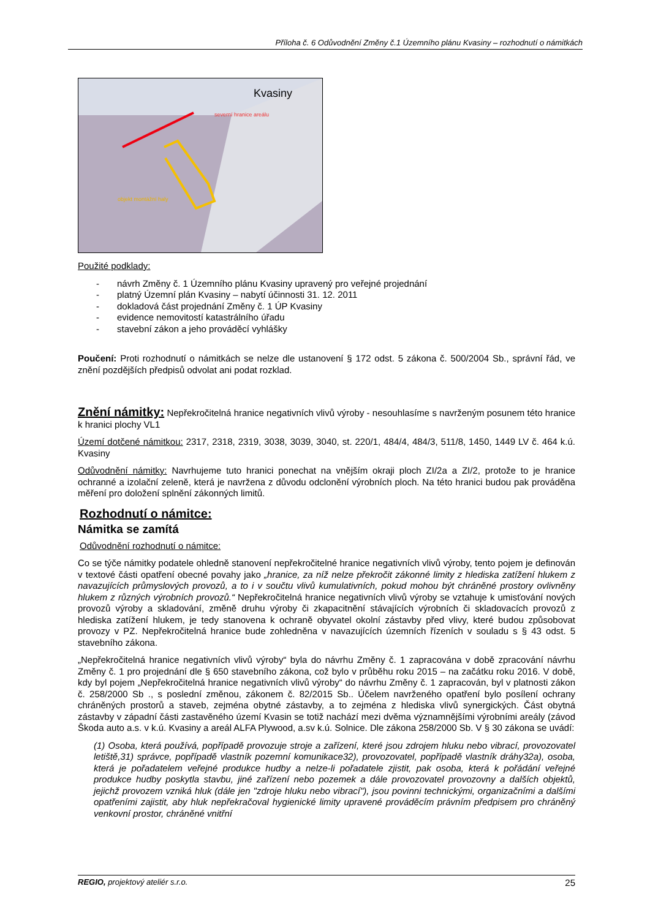Příloha č. 6 Odůvodnění Změny č.1 Územního plánu Kvasiny – rozhodnutí o námitkách
Kvasiny
severní hranice areálu
objekt montážní haly
Použité podklady:
- návrh Změny č. 1 Územního plánu Kvasiny upravený pro veřejné projednání
- platný Územní plán Kvasiny – nabytí účinnosti 31. 12. 2011
- dokladová část projednání Změny č. 1 ÚP Kvasiny
- evidence nemovitostí katastrálního úřadu
- stavební zákon a jeho prováděcí vyhlášky
Poučení: Proti rozhodnutí o námitkách se nelze dle ustanovení § 172 odst. 5 zákona č. 500/2004 Sb., správní řád, ve znění pozdějších předpisů odvolat ani podat rozklad.
Znění námitky: Nepřekročitelná hranice negativních vlivů výroby - nesouhlasíme s navrženým posunem této hranice k hranici plochy VL1
Území dotčené námitkou: 2317, 2318, 2319, 3038, 3039, 3040, st. 220/1, 484/4, 484/3, 511/8, 1450, 1449 LV č. 464 k.ú. Kvasiny
Odůvodnění námitky: Navrhujeme tuto hranici ponechat na vnějším okraji ploch ZI/2a a ZI/2, protože to je hranice ochranné a izolační zeleně, která je navržena z důvodu odclonění výrobních ploch. Na této hranici budou pak prováděna měření pro doložení splnění zákonných limitů.
Rozhodnutí o námitce:
Námitka se zamítá
Odůvodnění rozhodnutí o námitce:
Co se týče námitky podatele ohledně stanovení nepřekročitelné hranice negativních vlivů výroby, tento pojem je definován v textové části opatření obecné povahy jako „hranice, za níž nelze překročit zákonné limity z hlediska zatížení hlukem z navazujících průmyslových provozů, a to i v součtu vlivů kumulativních, pokud mohou být chráněné prostory ovlivněny hlukem z různých výrobních provozů.“ Nepřekročitelná hranice negativních vlivů výroby se vztahuje k umisťování nových provozů výroby a skladování, změně druhu výroby či zkapacitnění stávajících výrobních či skladovacích provozů z hlediska zatížení hlukem, je tedy stanovena k ochraně obyvatel okolní zástavby před vlivy, které budou způsobovat provozy v PZ. Nepřekročitelná hranice bude zohledněna v navazujících územních řízeních v souladu s § 43 odst. 5 stavebního zákona.
„Nepřekročitelná hranice negativních vlivů výroby“ byla do návrhu Změny č. 1 zapracována v době zpracování návrhu Změny č. 1 pro projednání dle § 650 stavebního zákona, což bylo v průběhu roku 2015 – na začátku roku 2016. V době, kdy byl pojem „Nepřekročitelná hranice negativních vlivů výroby“ do návrhu Změny č. 1 zapracován, byl v platnosti zákon č. 258/2000 Sb ., s poslední změnou, zákonem č. 82/2015 Sb.. Účelem navrženého opatření bylo posílení ochrany chráněných prostorů a staveb, zejména obytné zástavby, a to zejména z hlediska vlivů synergických. Část obytná zástavby v západní části zastavěného území Kvasin se totiž nachází mezi dvěma významnějšími výrobními areály (závod Škoda auto a.s. v k.ú. Kvasiny a areál ALFA Plywood, a.sv k.ú. Solnice. Dle zákona 258/2000 Sb. V § 30 zákona se uvádí:
(1) Osoba, která používá, popřípadě provozuje stroje a zařízení, které jsou zdrojem hluku nebo vibrací, provozovatel letiště,31) správce, popřípadě vlastník pozemní komunikace32), provozovatel, popřípadě vlastník dráhy32a), osoba, která je pořadatelem veřejné produkce hudby a nelze-li pořadatele zjistit, pak osoba, která k pořádání veřejné produkce hudby poskytla stavbu, jiné zařízení nebo pozemek a dále provozovatel provozovny a dalších objektů, jejichž provozem vzniká hluk (dále jen "zdroje hluku nebo vibrací"), jsou povinni technickými, organizačními a dalšími opatřeními zajistit, aby hluk nepřekračoval hygienické limity upravené prováděcím právním předpisem pro chráněný venkovní prostor, chráněné vnitřní
REGIO, projektový ateliér s.r.o. 25